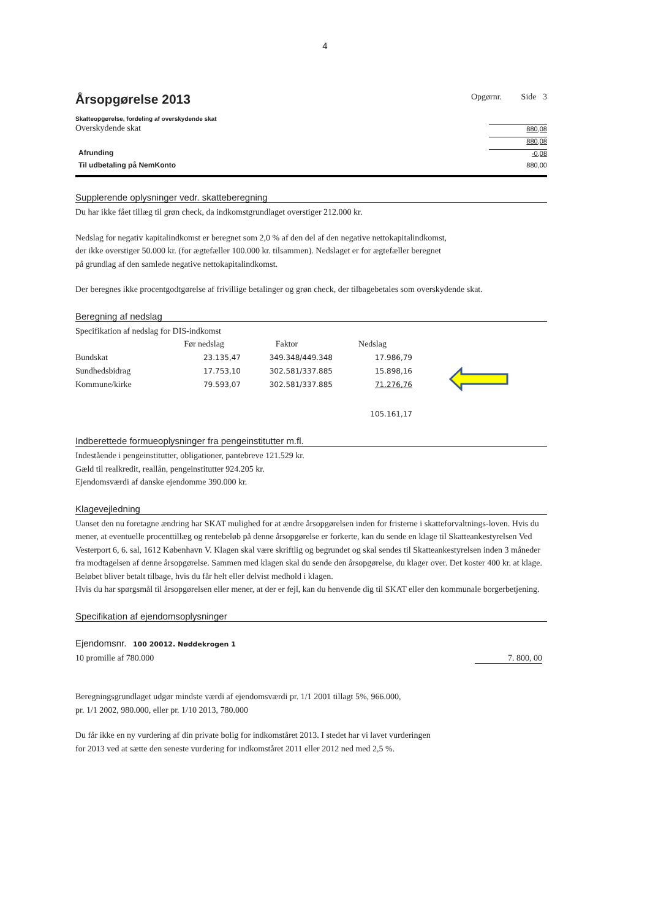4
Årsopgørelse 2013 Opgørnr. Side 3
Skatteopgørelse, fordeling af overskydende skat
Overskydende skat 880,08
880,08
Afrunding -0,08
Til udbetaling på NemKonto 880,00
Supplerende oplysninger vedr. skatteberegning
Du har ikke fået tillæg til grøn check, da indkomstgrundlaget overstiger 212.000 kr.
Nedslag for negativ kapitalindkomst er beregnet som 2,0 % af den del af den negative nettokapitalindkomst,
der ikke overstiger 50.000 kr. (for ægtefæller 100.000 kr. tilsammen). Nedslaget er for ægtefæller beregnet
på grundlag af den samlede negative nettokapitalindkomst.
Der beregnes ikke procentgodtgørelse af frivillige betalinger og grøn check, der tilbagebetales som overskydende skat.
Beregning af nedslag
Specifikation af nedslag for DIS-indkomst
| | Før nedslag | Faktor | Nedslag |
| --- | --- | --- | --- |
| Bundskat | 23.135,47 | 349.348/449.348 | 17.986,79 |
| Sundhedsbidrag | 17.753,10 | 302.581/337.885 | 15.898,16 |
| Kommune/kirke | 79.593,07 | 302.581/337.885 | 71.276,76 |
| | | | 105.161,17 |
Indberettede formueoplysninger fra pengeinstitutter m.fl.
Indestående i pengeinstitutter, obligationer, pantebreve 121.529 kr.
Gæld til realkredit, reallån, pengeinstitutter 924.205 kr.
Ejendomsværdi af danske ejendomme 390.000 kr.
Klagevejledning
Uanset den nu foretagne ændring har SKAT mulighed for at ændre årsopgørelsen inden for fristerne i skatteforvaltnings-loven. Hvis du mener, at eventuelle procenttillæg og rentebeløb på denne årsopgørelse er forkerte, kan du sende en klage til Skatteankestyrelsen Ved Vesterport 6, 6. sal, 1612 København V. Klagen skal være skriftlig og begrundet og skal sendes til Skatteankestyrelsen inden 3 måneder fra modtagelsen af denne årsopgørelse. Sammen med klagen skal du sende den årsopgørelse, du klager over. Det koster 400 kr. at klage. Beløbet bliver betalt tilbage, hvis du får helt eller delvist medhold i klagen.
Hvis du har spørgsmål til årsopgørelsen eller mener, at der er fejl, kan du henvende dig til SKAT eller den kommunale borgerbetjening.
Specifikation af ejendomsoplysninger
Ejendomsnr. 100 20012. Nøddekrogen 1
10 promille af 780.000 7. 800, 00
Beregningsgrundlaget udgør mindste værdi af ejendomsværdi pr. 1/1 2001 tillagt 5%, 966.000,
pr. 1/1 2002, 980.000, eller pr. 1/10 2013, 780.000
Du får ikke en ny vurdering af din private bolig for indkomståret 2013. I stedet har vi lavet vurderingen
for 2013 ved at sætte den seneste vurdering for indkomståret 2011 eller 2012 ned med 2,5 %.